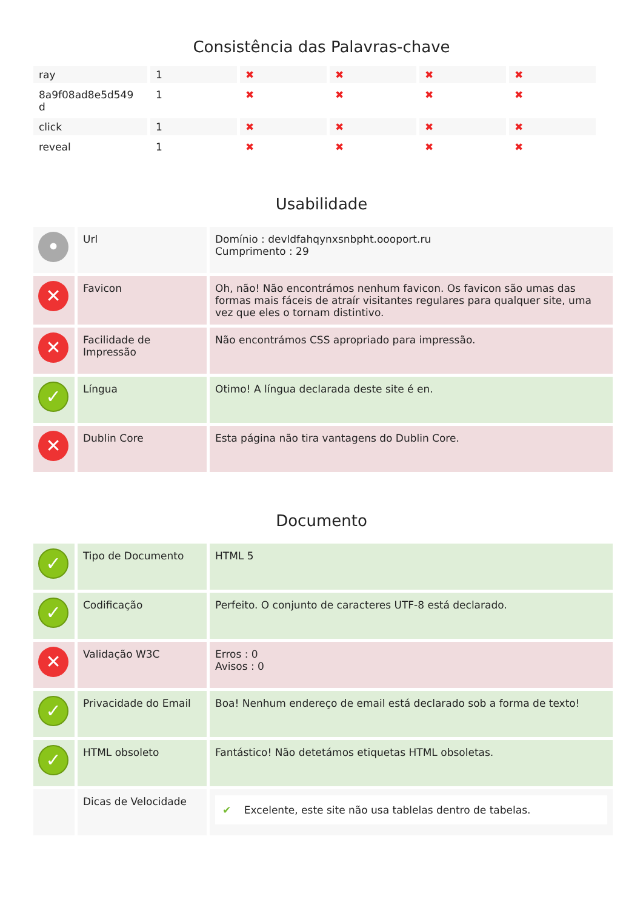Consistência das Palavras-chave
| ray | 1 | ✖ | ✖ | ✖ | ✖ |
| 8a9f08ad8e5d549 d | 1 | ✖ | ✖ | ✖ | ✖ |
| click | 1 | ✖ | ✖ | ✖ | ✖ |
| reveal | 1 | ✖ | ✖ | ✖ | ✖ |
Usabilidade
| • | Url | Domínio : devldfahqynxsnbpht.oooport.ru Cumprimento : 29 |
| ✕ | Favicon | Oh, não! Não encontrámos nenhum favicon. Os favicon são umas das formas mais fáceis de atraír visitantes regulares para qualquer site, uma vez que eles o tornam distintivo. |
| ✕ | Facilidade de Impressão | Não encontrámos CSS apropriado para impressão. |
| ✓ | Língua | Otimo! A língua declarada deste site é en. |
| ✕ | Dublin Core | Esta página não tira vantagens do Dublin Core. |
Documento
| ✓ | Tipo de Documento | HTML 5 |
| ✓ | Codificação | Perfeito. O conjunto de caracteres UTF-8 está declarado. |
| ✕ | Validação W3C | Erros : 0 Avisos : 0 |
| ✓ | Privacidade do Email | Boa! Nenhum endereço de email está declarado sob a forma de texto! |
| ✓ | HTML obsoleto | Fantástico! Não detetámos etiquetas HTML obsoletas. |
| | Dicas de Velocidade | ✔ Excelente, este site não usa tablelas dentro de tabelas. |